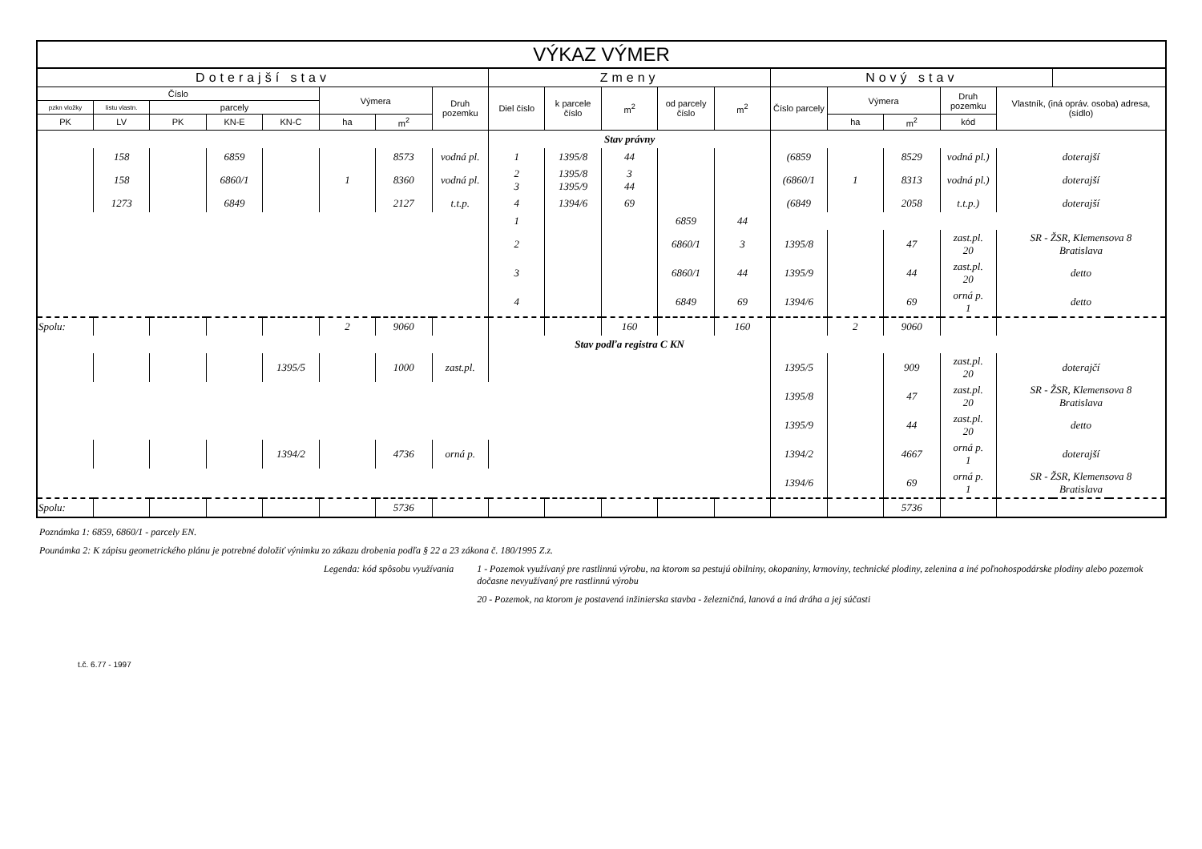| VÝKAZ VÝMER | | | | | | | | | | | | | | | | | |
| --- | --- | --- | --- | --- | --- | --- | --- | --- | --- | --- | --- | --- | --- | --- | --- | --- | --- |
| Doterajší stav | | | | | | | | Zmeny | | | | | Nový stav | | | | |
| Číslo | | | | | Výmera | | Druh pozemku | Diel číslo | k parcele číslo | m<sup>2</sup> | od parcely číslo | m<sup>2</sup> | Číslo parcely | Výmera | | Druh pozemku | Vlastník, (iná opráv. osoba) adresa, (sídlo) |
| pzkn vložky | listu vlastn. | parcely | | | | | | | | | | | | | | | |
| PK | LV | PK | KN-E | KN-C | ha | m<sup>2</sup> | | | | | | | | ha | m<sup>2</sup> | kód | |
| | | | | | | | | Stav právny | | | | | | | | | |
| | 158 | | 6859 | | | 8573 | vodná pl. | 1 | 1395/8 | 44 | | | (6859 | | 8529 | vodná pl.) | doterajší |
| | 158 | | 6860/1 | | 1 | 8360 | vodná pl. | 2 3 | 1395/8 1395/9 | 3 44 | | | (6860/1 | 1 | 8313 | vodná pl.) | doterajší |
| | 1273 | | 6849 | | | 2127 | t.t.p. | 4 | 1394/6 | 69 | | | (6849 | | 2058 | t.t.p.) | doterajší |
| | | | | | | | | 1 | | | 6859 | 44 | | | | | |
| | | | | | | | | 2 | | | 6860/1 | 3 | 1395/8 | | 47 | zast.pl. 20 | SR - ŽSR, Klemensova 8 Bratislava |
| | | | | | | | | 3 | | | 6860/1 | 44 | 1395/9 | | 44 | zast.pl. 20 | detto |
| | | | | | | | | 4 | | | 6849 | 69 | 1394/6 | | 69 | orná p. 1 | detto |
| Spolu: | | | | | 2 | 9060 | | | | 160 | | 160 | | 2 | 9060 | | |
| | | | | | | | | Stav podľa registra C KN | | | | | | | | | |
| | | | | 1395/5 | | 1000 | zast.pl. | | | | | | 1395/5 | | 909 | zast.pl. 20 | doterajčí |
| | | | | | | | | | | | | | 1395/8 | | 47 | zast.pl. 20 | SR - ŽSR, Klemensova 8 Bratislava |
| | | | | | | | | | | | | | 1395/9 | | 44 | zast.pl. 20 | detto |
| | | | | 1394/2 | | 4736 | orná p. | | | | | | 1394/2 | | 4667 | orná p. 1 | doterajší |
| | | | | | | | | | | | | | 1394/6 | | 69 | orná p. 1 | SR - ŽSR, Klemensova 8 Bratislava |
| Spolu: | | | | | | 5736 | | | | | | | | | 5736 | | |
Poznámka 1: 6859, 6860/1 - parcely EN.
Pounámka 2: K zápisu geometrického plánu je potrebné doložiť výnimku zo zákazu drobenia podľa § 22 a 23 zákona č. 180/1995 Z.z.
Legenda: kód spôsobu využívania 1 - Pozemok využívaný pre rastlinnú výrobu, na ktorom sa pestujú obilniny, okopaniny, krmoviny, technické plodiny, zelenina a iné poľnohospodárske plodiny alebo pozemok dočasne nevyužívaný pre rastlinnú výrobu
20 - Pozemok, na ktorom je postavená inžinierska stavba - železničná, lanová a iná dráha a jej súčasti
t.č. 6.77 - 1997